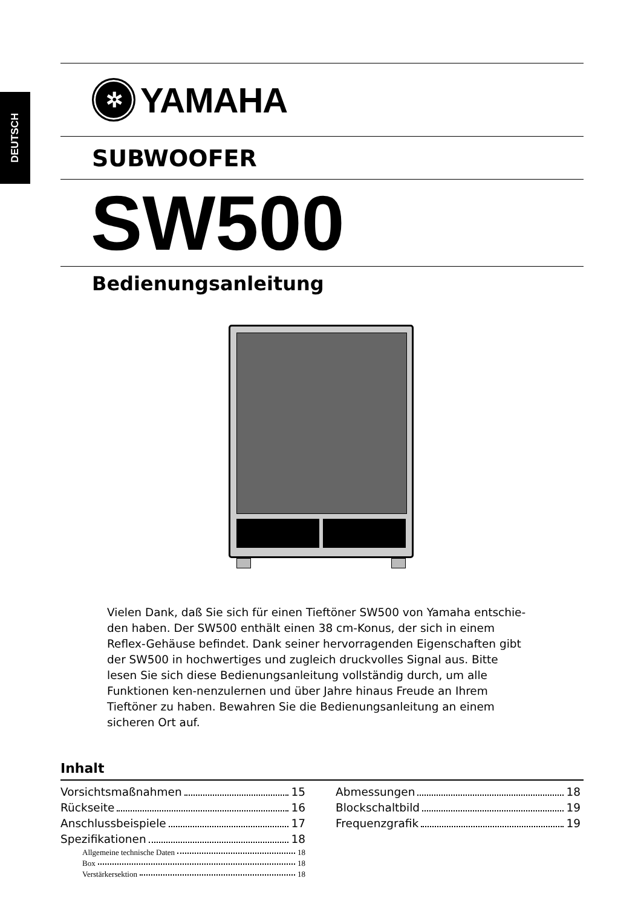DEUTSCH
✲
YAMAHA
SUBWOOFER
SW500
Bedienungsanleitung
Vielen Dank, daß Sie sich für einen Tieftöner SW500 von Yamaha entschie-den haben. Der SW500 enthält einen 38 cm-Konus, der sich in einem Reflex-Gehäuse befindet. Dank seiner hervorragenden Eigenschaften gibt der SW500 in hochwertiges und zugleich druckvolles Signal aus. Bitte lesen Sie sich diese Bedienungsanleitung vollständig durch, um alle Funktionen ken-nenzulernen und über Jahre hinaus Freude an Ihrem Tieftöner zu haben. Bewahren Sie die Bedienungsanleitung an einem sicheren Ort auf.
Inhalt
Vorsichtsmaßnahmen 15
Rückseite 16
Anschlussbeispiele 17
Spezifikationen 18
Allgemeine technische Daten 18
Box 18
Verstärkersektion 18
Abmessungen 18
Blockschaltbild 19
Frequenzgrafik 19